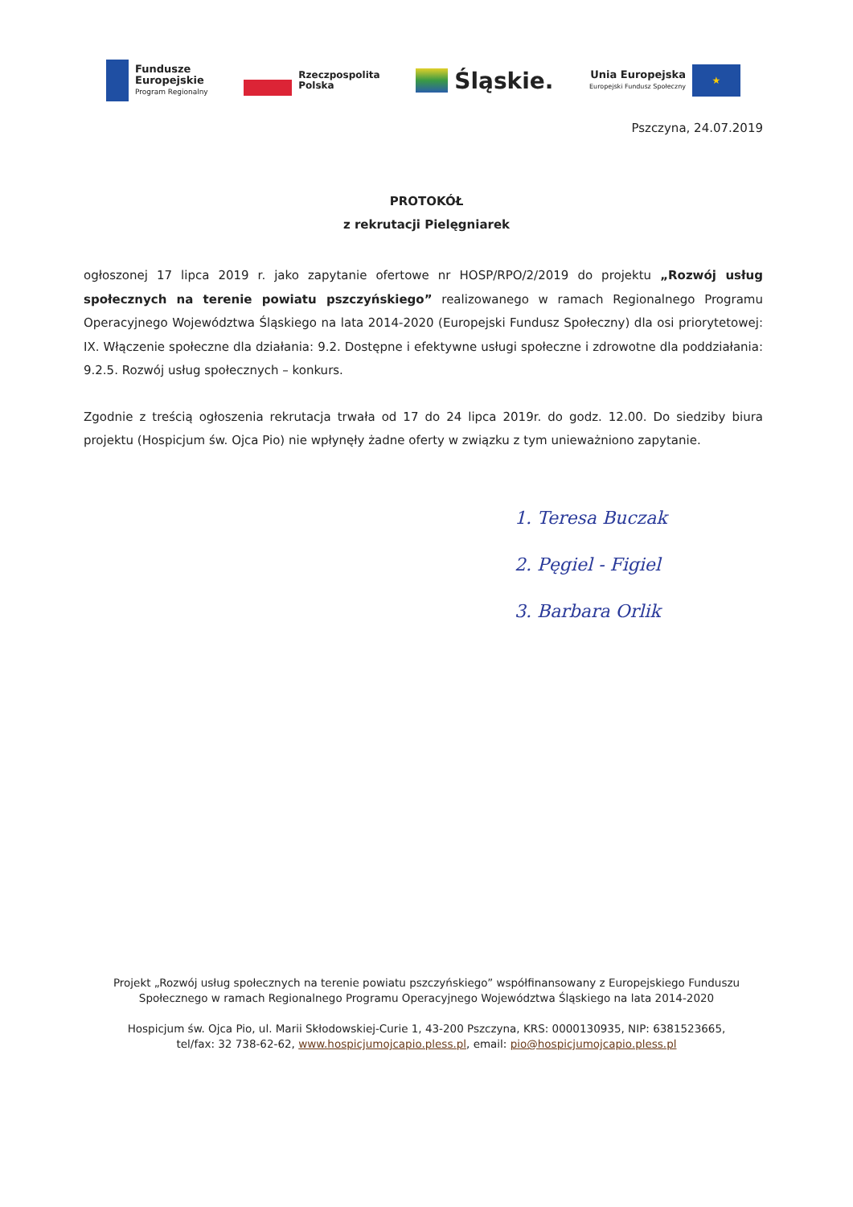Fundusze
Europejskie
Program Regionalny
Rzeczpospolita
Polska
Śląskie.
Unia Europejska
Europejski Fundusz Społeczny
★
Pszczyna, 24.07.2019
PROTOKÓŁ
z rekrutacji Pielęgniarek
ogłoszonej 17 lipca 2019 r. jako zapytanie ofertowe nr HOSP/RPO/2/2019 do projektu „Rozwój usług społecznych na terenie powiatu pszczyńskiego” realizowanego w ramach Regionalnego Programu Operacyjnego Województwa Śląskiego na lata 2014-2020 (Europejski Fundusz Społeczny) dla osi priorytetowej: IX. Włączenie społeczne dla działania: 9.2. Dostępne i efektywne usługi społeczne i zdrowotne dla poddziałania: 9.2.5. Rozwój usług społecznych – konkurs.
Zgodnie z treścią ogłoszenia rekrutacja trwała od 17 do 24 lipca 2019r. do godz. 12.00. Do siedziby biura projektu (Hospicjum św. Ojca Pio) nie wpłynęły żadne oferty w związku z tym unieważniono zapytanie.
1. Teresa Buczak
2. Pęgiel - Figiel
3. Barbara Orlik
Projekt „Rozwój usług społecznych na terenie powiatu pszczyńskiego” współfinansowany z Europejskiego Funduszu
Społecznego w ramach Regionalnego Programu Operacyjnego Województwa Śląskiego na lata 2014-2020
Hospicjum św. Ojca Pio, ul. Marii Skłodowskiej-Curie 1, 43-200 Pszczyna, KRS: 0000130935, NIP: 6381523665,
tel/fax: 32 738-62-62, www.hospicjumojcapio.pless.pl, email: pio@hospicjumojcapio.pless.pl